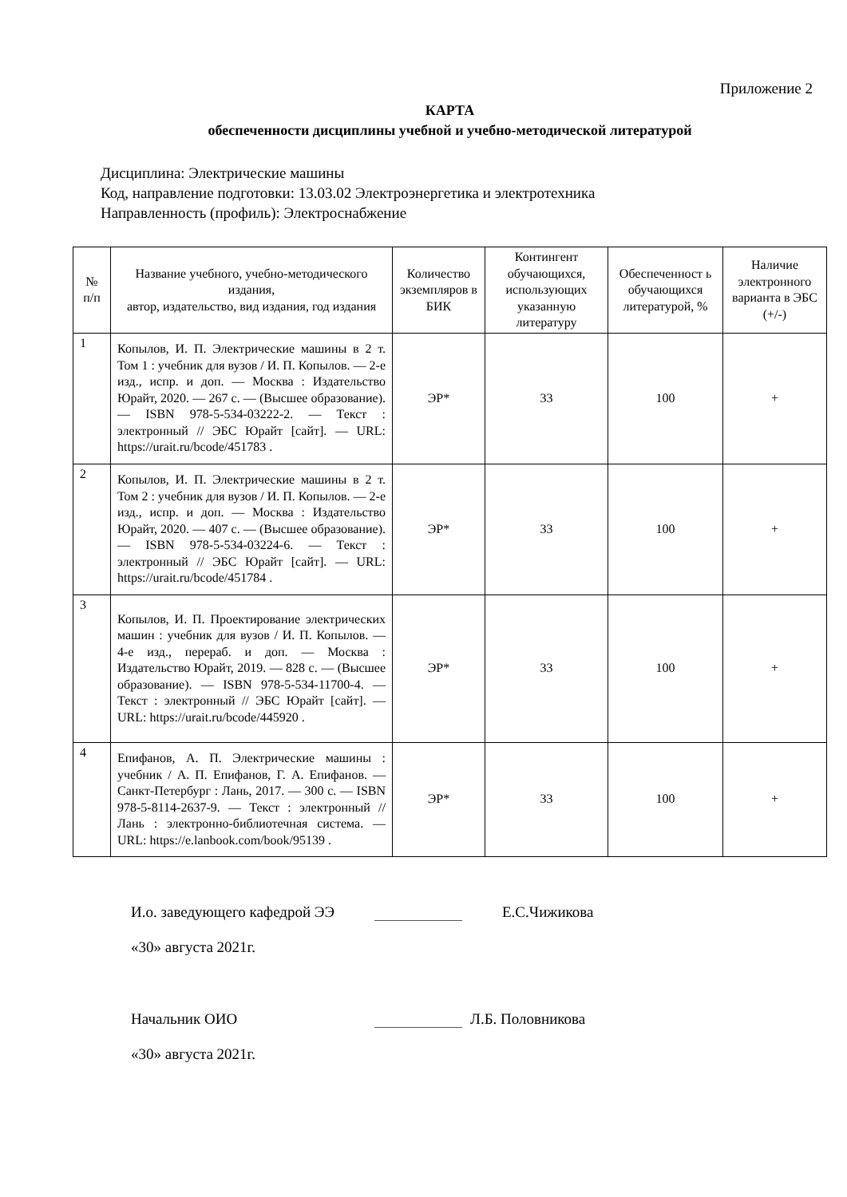Приложение 2
КАРТА
обеспеченности дисциплины учебной и учебно-методической литературой
Дисциплина: Электрические машины
Код, направление подготовки: 13.03.02 Электроэнергетика и электротехника
Направленность (профиль): Электроснабжение
| № п/п | Название учебного, учебно-методического издания, автор, издательство, вид издания, год издания | Количество экземпляров в БИК | Контингент обучающихся, использующих указанную литературу | Обеспеченност ь обучающихся литературой, % | Наличие электронного варианта в ЭБС (+/-) |
| --- | --- | --- | --- | --- | --- |
| 1 | Копылов, И. П. Электрические машины в 2 т. Том 1 : учебник для вузов / И. П. Копылов. — 2-е изд., испр. и доп. — Москва : Издательство Юрайт, 2020. — 267 с. — (Высшее образование). — ISBN 978-5-534-03222-2. — Текст : электронный // ЭБС Юрайт [сайт]. — URL: https://urait.ru/bcode/451783 . | ЭР* | 33 | 100 | + |
| 2 | Копылов, И. П. Электрические машины в 2 т. Том 2 : учебник для вузов / И. П. Копылов. — 2-е изд., испр. и доп. — Москва : Издательство Юрайт, 2020. — 407 с. — (Высшее образование). — ISBN 978-5-534-03224-6. — Текст : электронный // ЭБС Юрайт [сайт]. — URL: https://urait.ru/bcode/451784 . | ЭР* | 33 | 100 | + |
| 3 | Копылов, И. П. Проектирование электрических машин : учебник для вузов / И. П. Копылов. — 4-е изд., перераб. и доп. — Москва : Издательство Юрайт, 2019. — 828 с. — (Высшее образование). — ISBN 978-5-534-11700-4. — Текст : электронный // ЭБС Юрайт [сайт]. — URL: https://urait.ru/bcode/445920 . | ЭР* | 33 | 100 | + |
| 4 | Епифанов, А. П. Электрические машины : учебник / А. П. Епифанов, Г. А. Епифанов. — Санкт-Петербург : Лань, 2017. — 300 с. — ISBN 978-5-8114-2637-9. — Текст : электронный // Лань : электронно-библиотечная система. — URL: https://e.lanbook.com/book/95139 . | ЭР* | 33 | 100 | + |
И.о. заведующего кафедрой ЭЭ Е.С.Чижикова
«30» августа 2021г.
Начальник ОИО Л.Б. Половникова
«30» августа 2021г.